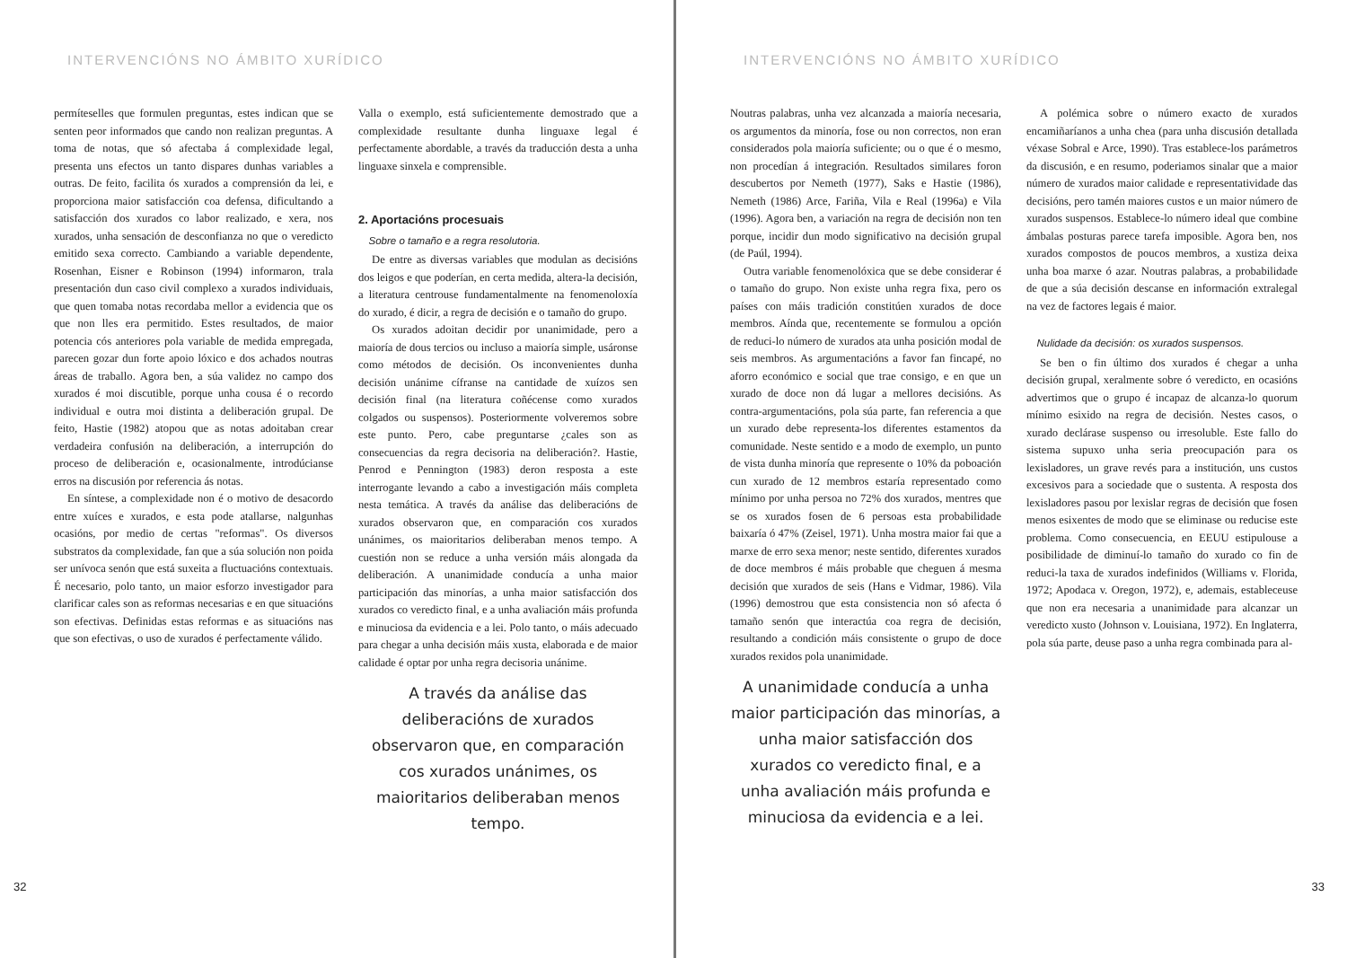INTERVENCIÓNS NO ÁMBITO XURÍDICO
permíteselles que formulen preguntas, estes indican que se senten peor informados que cando non realizan preguntas. A toma de notas, que só afectaba á complexidade legal, presenta uns efectos un tanto dispares dunhas variables a outras. De feito, facilita ós xurados a comprensión da lei, e proporciona maior satisfacción coa defensa, dificultando a satisfacción dos xurados co labor realizado, e xera, nos xurados, unha sensación de desconfianza no que o veredicto emitido sexa correcto. Cambiando a variable dependente, Rosenhan, Eisner e Robinson (1994) informaron, trala presentación dun caso civil complexo a xurados individuais, que quen tomaba notas recordaba mellor a evidencia que os que non lles era permitido. Estes resultados, de maior potencia cós anteriores pola variable de medida empregada, parecen gozar dun forte apoio lóxico e dos achados noutras áreas de traballo. Agora ben, a súa validez no campo dos xurados é moi discutible, porque unha cousa é o recordo individual e outra moi distinta a deliberación grupal. De feito, Hastie (1982) atopou que as notas adoitaban crear verdadeira confusión na deliberación, a interrupción do proceso de deliberación e, ocasionalmente, introdúcianse erros na discusión por referencia ás notas.
En síntese, a complexidade non é o motivo de desacordo entre xuíces e xurados, e esta pode atallarse, nalgunhas ocasións, por medio de certas "reformas". Os diversos substratos da complexidade, fan que a súa solución non poida ser unívoca senón que está suxeita a fluctuacións contextuais. É necesario, polo tanto, un maior esforzo investigador para clarificar cales son as reformas necesarias e en que situacións son efectivas. Definidas estas reformas e as situacións nas que son efectivas, o uso de xurados é perfectamente válido.
Valla o exemplo, está suficientemente demostrado que a complexidade resultante dunha linguaxe legal é perfectamente abordable, a través da traducción desta a unha linguaxe sinxela e comprensible.
2. Aportacións procesuais
Sobre o tamaño e a regra resolutoria.
De entre as diversas variables que modulan as decisións dos leigos e que poderían, en certa medida, altera-la decisión, a literatura centrouse fundamentalmente na fenomenoloxía do xurado, é dicir, a regra de decisión e o tamaño do grupo.
Os xurados adoitan decidir por unanimidade, pero a maioría de dous tercios ou incluso a maioría simple, usáronse como métodos de decisión. Os inconvenientes dunha decisión unánime cífranse na cantidade de xuízos sen decisión final (na literatura coñécense como xurados colgados ou suspensos). Posteriormente volveremos sobre este punto. Pero, cabe preguntarse ¿cales son as consecuencias da regra decisoria na deliberación?. Hastie, Penrod e Pennington (1983) deron resposta a este interrogante levando a cabo a investigación máis completa nesta temática. A través da análise das deliberacións de xurados observaron que, en comparación cos xurados unánimes, os maioritarios deliberaban menos tempo. A cuestión non se reduce a unha versión máis alongada da deliberación. A unanimidade conducía a unha maior participación das minorías, a unha maior satisfacción dos xurados co veredicto final, e a unha avaliación máis profunda e minuciosa da evidencia e a lei. Polo tanto, o máis adecuado para chegar a unha decisión máis xusta, elaborada e de maior calidade é optar por unha regra decisoria unánime.
A través da análise das deliberacións de xurados observaron que, en comparación cos xurados unánimes, os maioritarios deliberaban menos tempo.
32
INTERVENCIÓNS NO ÁMBITO XURÍDICO
Noutras palabras, unha vez alcanzada a maioría necesaria, os argumentos da minoría, fose ou non correctos, non eran considerados pola maioría suficiente; ou o que é o mesmo, non procedían á integración. Resultados similares foron descubertos por Nemeth (1977), Saks e Hastie (1986), Nemeth (1986) Arce, Fariña, Vila e Real (1996a) e Vila (1996). Agora ben, a variación na regra de decisión non ten porque, incidir dun modo significativo na decisión grupal (de Paúl, 1994).
Outra variable fenomenolóxica que se debe considerar é o tamaño do grupo. Non existe unha regra fixa, pero os países con máis tradición constitúen xurados de doce membros. Aínda que, recentemente se formulou a opción de reduci-lo número de xurados ata unha posición modal de seis membros. As argumentacións a favor fan fincapé, no aforro económico e social que trae consigo, e en que un xurado de doce non dá lugar a mellores decisións. As contra-argumentacións, pola súa parte, fan referencia a que un xurado debe representa-los diferentes estamentos da comunidade. Neste sentido e a modo de exemplo, un punto de vista dunha minoría que represente o 10% da poboación cun xurado de 12 membros estaría representado como mínimo por unha persoa no 72% dos xurados, mentres que se os xurados fosen de 6 persoas esta probabilidade baixaría ó 47% (Zeisel, 1971). Unha mostra maior fai que a marxe de erro sexa menor; neste sentido, diferentes xurados de doce membros é máis probable que cheguen á mesma decisión que xurados de seis (Hans e Vidmar, 1986). Vila (1996) demostrou que esta consistencia non só afecta ó tamaño senón que interactúa coa regra de decisión, resultando a condición máis consistente o grupo de doce xurados rexidos pola unanimidade.
A unanimidade conducía a unha maior participación das minorías, a unha maior satisfacción dos xurados co veredicto final, e a unha avaliación máis profunda e minuciosa da evidencia e a lei.
A polémica sobre o número exacto de xurados encamiñaríanos a unha chea (para unha discusión detallada véxase Sobral e Arce, 1990). Tras establece-los parámetros da discusión, e en resumo, poderiamos sinalar que a maior número de xurados maior calidade e representatividade das decisións, pero tamén maiores custos e un maior número de xurados suspensos. Establece-lo número ideal que combine ámbalas posturas parece tarefa imposible. Agora ben, nos xurados compostos de poucos membros, a xustiza deixa unha boa marxe ó azar. Noutras palabras, a probabilidade de que a súa decisión descanse en información extralegal na vez de factores legais é maior.
Nulidade da decisión: os xurados suspensos.
Se ben o fin último dos xurados é chegar a unha decisión grupal, xeralmente sobre ó veredicto, en ocasións advertimos que o grupo é incapaz de alcanza-lo quorum mínimo esixido na regra de decisión. Nestes casos, o xurado declárase suspenso ou irresoluble. Este fallo do sistema supuxo unha seria preocupación para os lexisladores, un grave revés para a institución, uns custos excesivos para a sociedade que o sustenta. A resposta dos lexisladores pasou por lexislar regras de decisión que fosen menos esixentes de modo que se eliminase ou reducise este problema. Como consecuencia, en EEUU estipulouse a posibilidade de diminuí-lo tamaño do xurado co fin de reduci-la taxa de xurados indefinidos (Williams v. Florida, 1972; Apodaca v. Oregon, 1972), e, ademais, estableceuse que non era necesaria a unanimidade para alcanzar un veredicto xusto (Johnson v. Louisiana, 1972). En Inglaterra, pola súa parte, deuse paso a unha regra combinada para al-
33